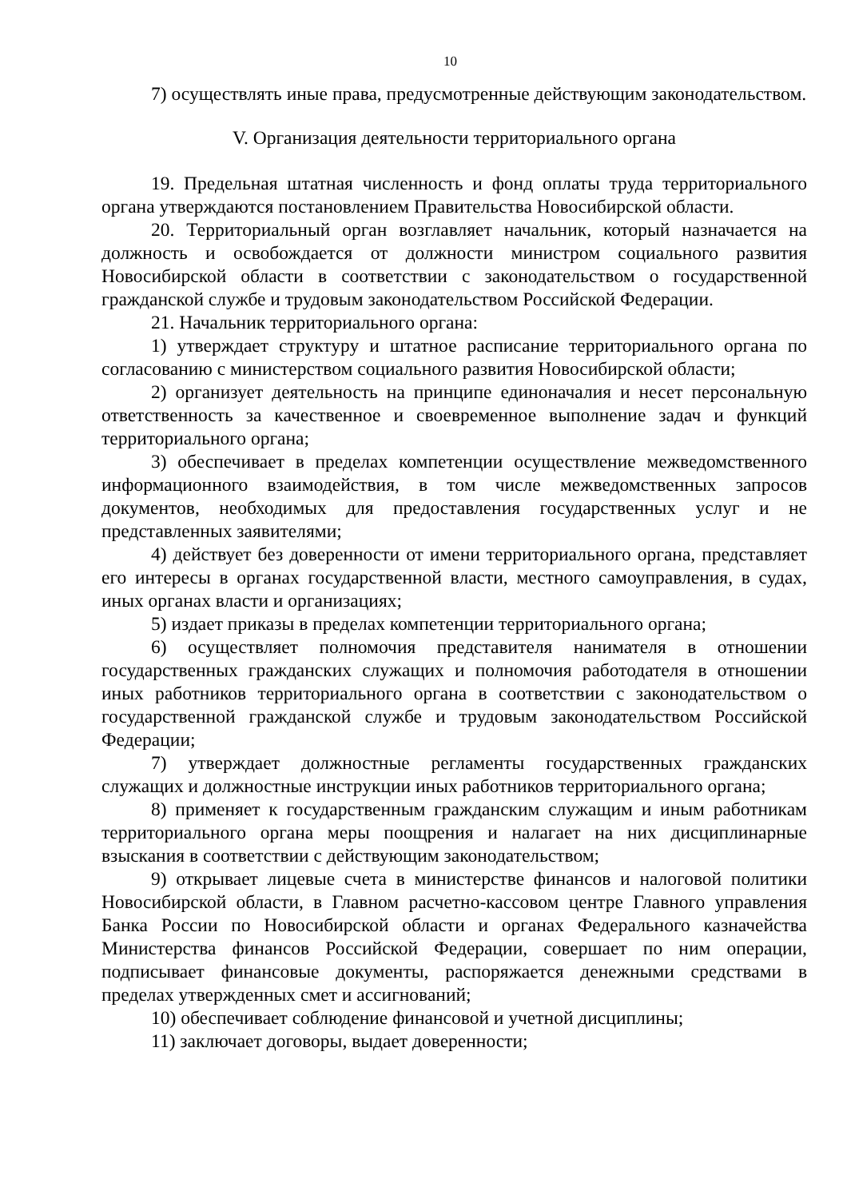10
7) осуществлять иные права, предусмотренные действующим законодательством.
V. Организация деятельности территориального органа
19. Предельная штатная численность и фонд оплаты труда территориального органа утверждаются постановлением Правительства Новосибирской области.
20. Территориальный орган возглавляет начальник, который назначается на должность и освобождается от должности министром социального развития Новосибирской области в соответствии с законодательством о государственной гражданской службе и трудовым законодательством Российской Федерации.
21. Начальник территориального органа:
1) утверждает структуру и штатное расписание территориального органа по согласованию с министерством социального развития Новосибирской области;
2) организует деятельность на принципе единоначалия и несет персональную ответственность за качественное и своевременное выполнение задач и функций территориального органа;
3) обеспечивает в пределах компетенции осуществление межведомственного информационного взаимодействия, в том числе межведомственных запросов документов, необходимых для предоставления государственных услуг и не представленных заявителями;
4) действует без доверенности от имени территориального органа, представляет его интересы в органах государственной власти, местного самоуправления, в судах, иных органах власти и организациях;
5) издает приказы в пределах компетенции территориального органа;
6) осуществляет полномочия представителя нанимателя в отношении государственных гражданских служащих и полномочия работодателя в отношении иных работников территориального органа в соответствии с законодательством о государственной гражданской службе и трудовым законодательством Российской Федерации;
7) утверждает должностные регламенты государственных гражданских служащих и должностные инструкции иных работников территориального органа;
8) применяет к государственным гражданским служащим и иным работникам территориального органа меры поощрения и налагает на них дисциплинарные взыскания в соответствии с действующим законодательством;
9) открывает лицевые счета в министерстве финансов и налоговой политики Новосибирской области, в Главном расчетно-кассовом центре Главного управления Банка России по Новосибирской области и органах Федерального казначейства Министерства финансов Российской Федерации, совершает по ним операции, подписывает финансовые документы, распоряжается денежными средствами в пределах утвержденных смет и ассигнований;
10) обеспечивает соблюдение финансовой и учетной дисциплины;
11) заключает договоры, выдает доверенности;